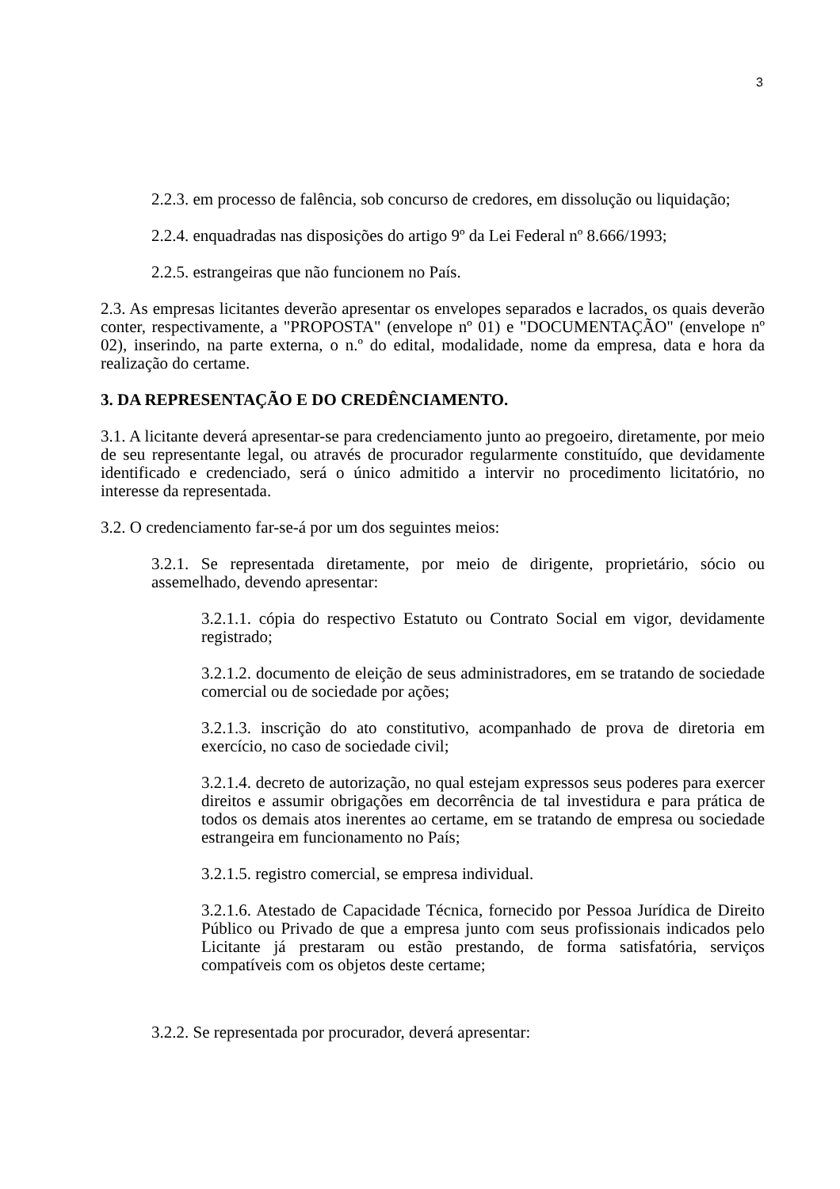3
2.2.3. em processo de falência, sob concurso de credores, em dissolução ou liquidação;
2.2.4. enquadradas nas disposições do artigo 9º da Lei Federal nº 8.666/1993;
2.2.5. estrangeiras que não funcionem no País.
2.3. As empresas licitantes deverão apresentar os envelopes separados e lacrados, os quais deverão conter, respectivamente, a "PROPOSTA" (envelope nº 01) e "DOCUMENTAÇÃO" (envelope nº 02), inserindo, na parte externa, o n.º do edital, modalidade, nome da empresa, data e hora da realização do certame.
3. DA REPRESENTAÇÃO E DO CREDÊNCIAMENTO.
3.1. A licitante deverá apresentar-se para credenciamento junto ao pregoeiro, diretamente, por meio de seu representante legal, ou através de procurador regularmente constituído, que devidamente identificado e credenciado, será o único admitido a intervir no procedimento licitatório, no interesse da representada.
3.2. O credenciamento far-se-á por um dos seguintes meios:
3.2.1. Se representada diretamente, por meio de dirigente, proprietário, sócio ou assemelhado, devendo apresentar:
3.2.1.1. cópia do respectivo Estatuto ou Contrato Social em vigor, devidamente registrado;
3.2.1.2. documento de eleição de seus administradores, em se tratando de sociedade comercial ou de sociedade por ações;
3.2.1.3. inscrição do ato constitutivo, acompanhado de prova de diretoria em exercício, no caso de sociedade civil;
3.2.1.4. decreto de autorização, no qual estejam expressos seus poderes para exercer direitos e assumir obrigações em decorrência de tal investidura e para prática de todos os demais atos inerentes ao certame, em se tratando de empresa ou sociedade estrangeira em funcionamento no País;
3.2.1.5. registro comercial, se empresa individual.
3.2.1.6. Atestado de Capacidade Técnica, fornecido por Pessoa Jurídica de Direito Público ou Privado de que a empresa junto com seus profissionais indicados pelo Licitante já prestaram ou estão prestando, de forma satisfatória, serviços compatíveis com os objetos deste certame;
3.2.2. Se representada por procurador, deverá apresentar: